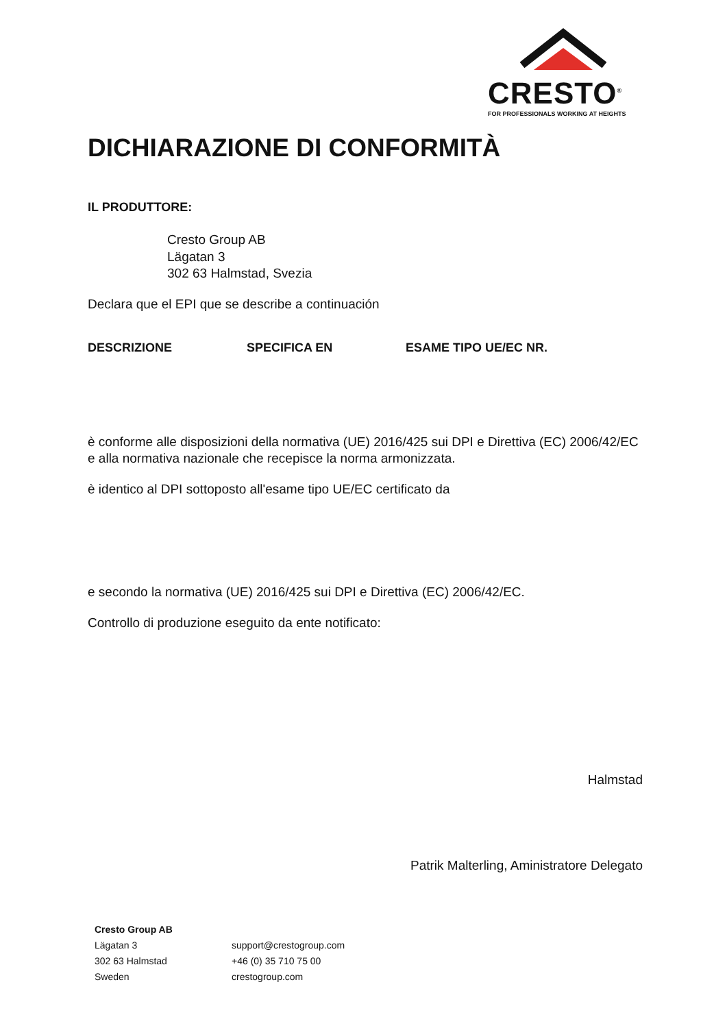CRESTO<sup>®</sup>
FOR PROFESSIONALS WORKING AT HEIGHTS
DICHIARAZIONE DI CONFORMITÀ
IL PRODUTTORE:
Cresto Group AB
Lägatan 3
302 63 Halmstad, Svezia
Declara que el EPI que se describe a continuación
| DESCRIZIONE | SPECIFICA EN | ESAME TIPO UE/EC NR. |
| --- | --- | --- |
è conforme alle disposizioni della normativa (UE) 2016/425 sui DPI e Direttiva (EC) 2006/42/EC e alla normativa nazionale che recepisce la norma armonizzata.
è identico al DPI sottoposto all'esame tipo UE/EC certificato da
e secondo la normativa (UE) 2016/425 sui DPI e Direttiva (EC) 2006/42/EC.
Controllo di produzione eseguito da ente notificato:
Halmstad
Patrik Malterling, Aministratore Delegato
Cresto Group AB
Lägatan 3
302 63 Halmstad
Sweden
support@crestogroup.com
+46 (0) 35 710 75 00
crestogroup.com